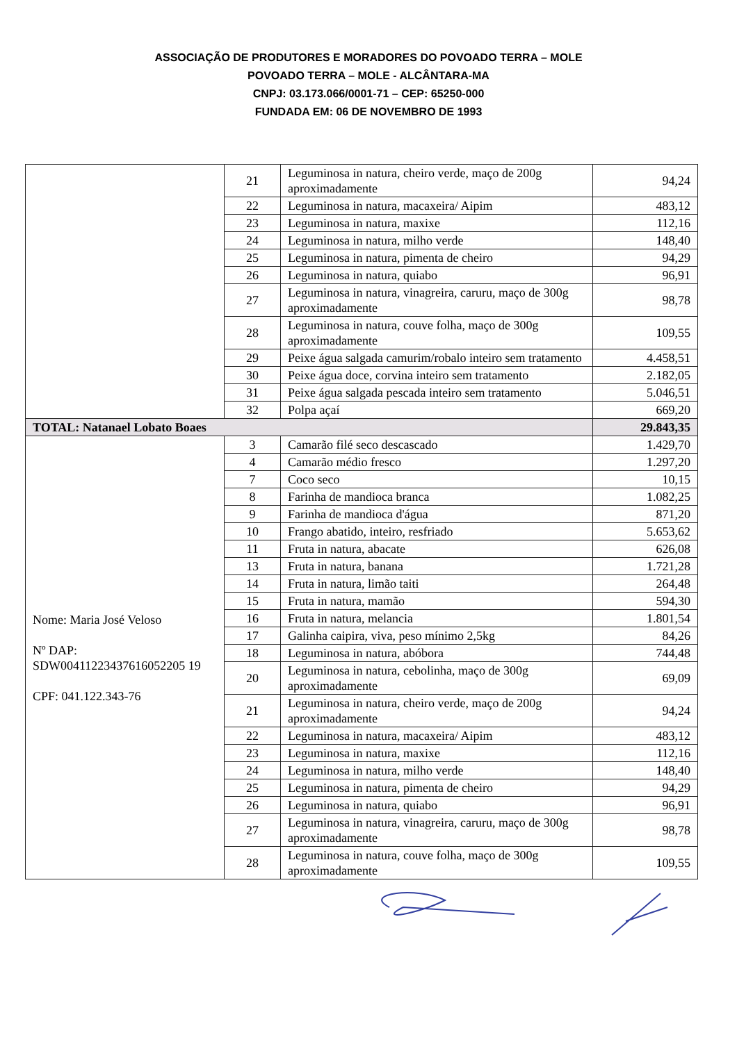ASSOCIAÇÃO DE PRODUTORES E MORADORES DO POVOADO TERRA – MOLE
POVOADO TERRA – MOLE - ALCÂNTARA-MA
CNPJ: 03.173.066/0001-71 – CEP: 65250-000
FUNDADA EM: 06 DE NOVEMBRO DE 1993
| | 21 | Leguminosa in natura, cheiro verde, maço de 200g aproximadamente | 94,24 |
| | 22 | Leguminosa in natura, macaxeira/ Aipim | 483,12 |
| | 23 | Leguminosa in natura, maxixe | 112,16 |
| | 24 | Leguminosa in natura, milho verde | 148,40 |
| | 25 | Leguminosa in natura, pimenta de cheiro | 94,29 |
| | 26 | Leguminosa in natura, quiabo | 96,91 |
| | 27 | Leguminosa in natura, vinagreira, caruru, maço de 300g aproximadamente | 98,78 |
| | 28 | Leguminosa in natura, couve folha, maço de 300g aproximadamente | 109,55 |
| | 29 | Peixe água salgada camurim/robalo inteiro sem tratamento | 4.458,51 |
| | 30 | Peixe água doce, corvina inteiro sem tratamento | 2.182,05 |
| | 31 | Peixe água salgada pescada inteiro sem tratamento | 5.046,51 |
| | 32 | Polpa açaí | 669,20 |
| TOTAL: Natanael Lobato Boaes | | | 29.843,35 |
| Nome: Maria José Veloso Nº DAP: SDW00411223437616052205 19 CPF: 041.122.343-76 | 3 | Camarão filé seco descascado | 1.429,70 |
| | 4 | Camarão médio fresco | 1.297,20 |
| | 7 | Coco seco | 10,15 |
| | 8 | Farinha de mandioca branca | 1.082,25 |
| | 9 | Farinha de mandioca d'água | 871,20 |
| | 10 | Frango abatido, inteiro, resfriado | 5.653,62 |
| | 11 | Fruta in natura, abacate | 626,08 |
| | 13 | Fruta in natura, banana | 1.721,28 |
| | 14 | Fruta in natura, limão taiti | 264,48 |
| | 15 | Fruta in natura, mamão | 594,30 |
| | 16 | Fruta in natura, melancia | 1.801,54 |
| | 17 | Galinha caipira, viva, peso mínimo 2,5kg | 84,26 |
| | 18 | Leguminosa in natura, abóbora | 744,48 |
| | 20 | Leguminosa in natura, cebolinha, maço de 300g aproximadamente | 69,09 |
| | 21 | Leguminosa in natura, cheiro verde, maço de 200g aproximadamente | 94,24 |
| | 22 | Leguminosa in natura, macaxeira/ Aipim | 483,12 |
| | 23 | Leguminosa in natura, maxixe | 112,16 |
| | 24 | Leguminosa in natura, milho verde | 148,40 |
| | 25 | Leguminosa in natura, pimenta de cheiro | 94,29 |
| | 26 | Leguminosa in natura, quiabo | 96,91 |
| | 27 | Leguminosa in natura, vinagreira, caruru, maço de 300g aproximadamente | 98,78 |
| | 28 | Leguminosa in natura, couve folha, maço de 300g aproximadamente | 109,55 |